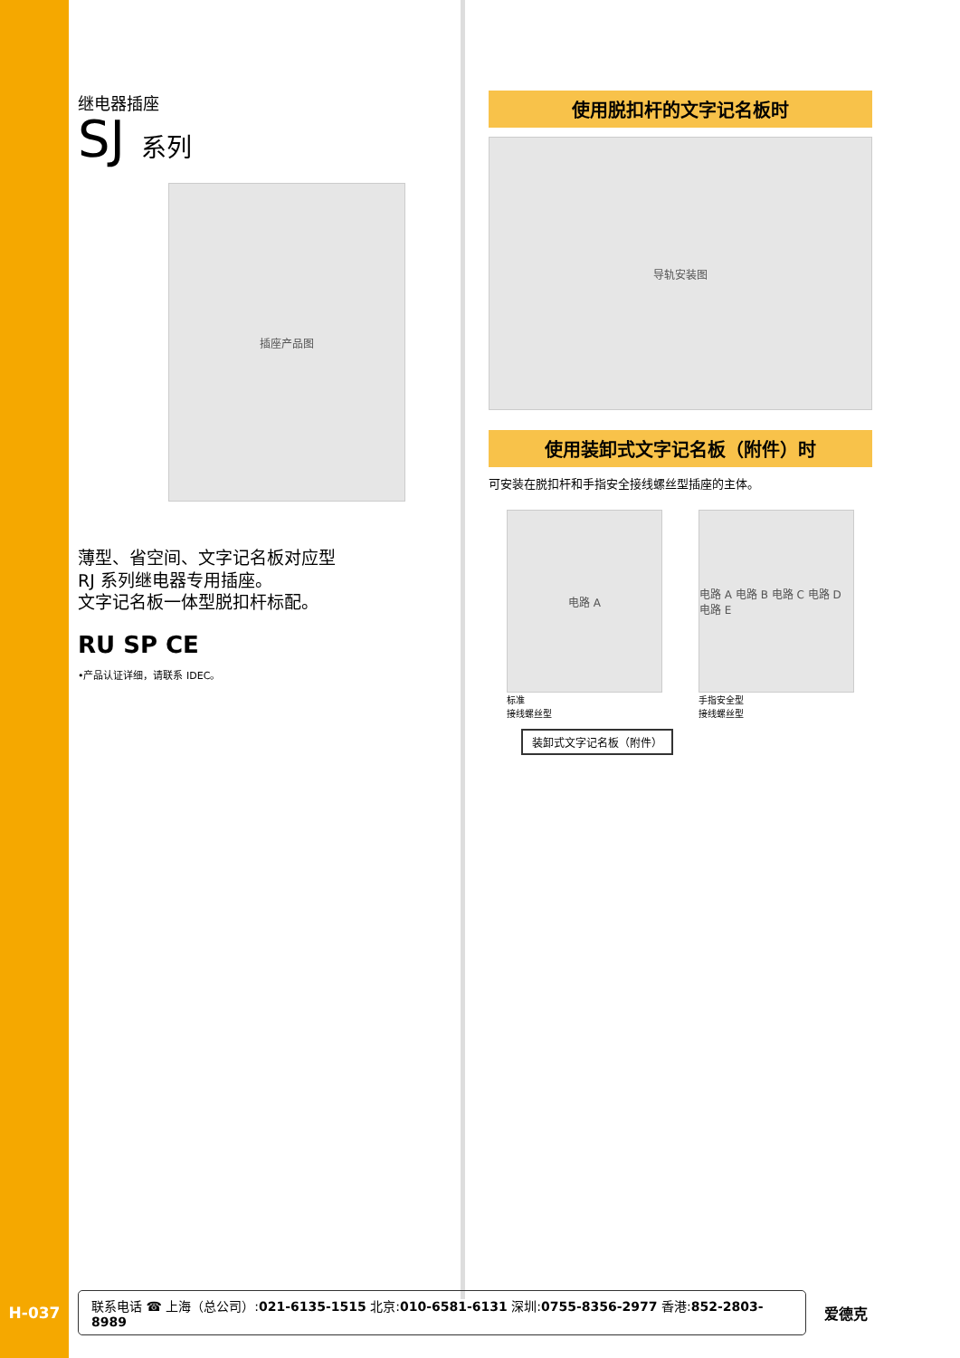继电器插座
SJ 系列
插座产品图
薄型、省空间、文字记名板对应型
RJ 系列继电器专用插座。
文字记名板一体型脱扣杆标配。
RU SP CE
•产品认证详细，请联系 IDEC。
使用脱扣杆的文字记名板时
导轨安装图
使用装卸式文字记名板（附件）时
可安装在脱扣杆和手指安全接线螺丝型插座的主体。
电路 A
标准
接线螺丝型
电路 A 电路 B 电路 C 电路 D 电路 E
手指安全型
接线螺丝型
装卸式文字记名板（附件）
H-037
联系电话 ☎ 上海（总公司）:021-6135-1515 北京:010-6581-6131 深圳:0755-8356-2977 香港:852-2803-8989
爱德克